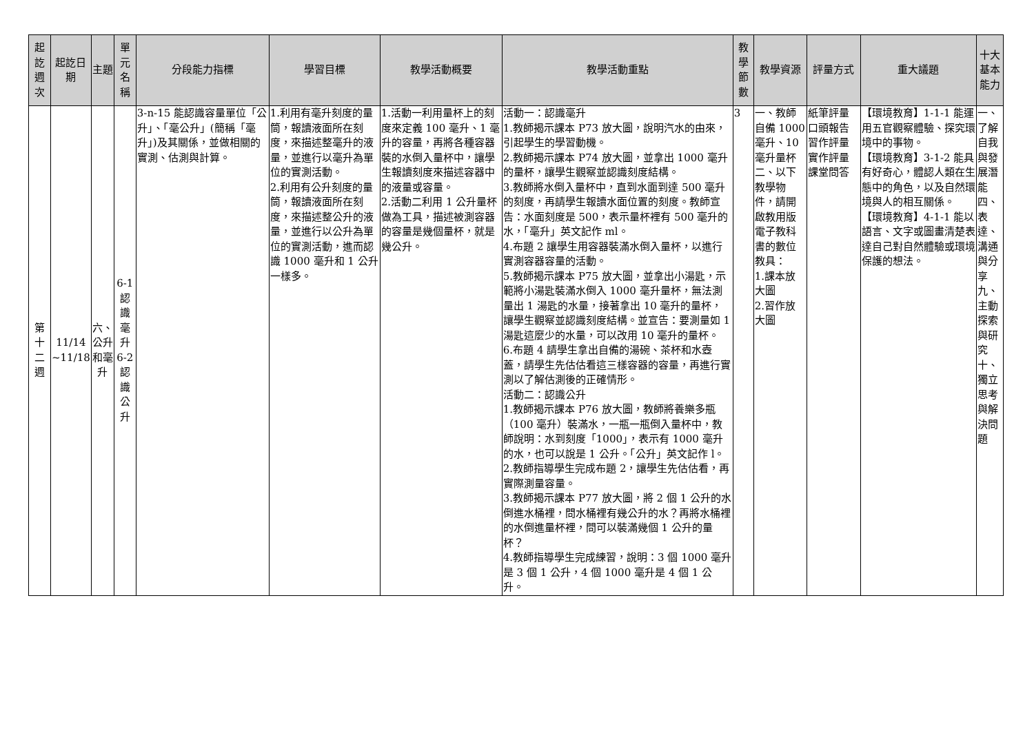| 起訖週次 | 起訖日期 | 主題 | 單元名稱 | 分段能力指標 | 學習目標 | 教學活動概要 | 教學活動重點 | 教學節數 | 教學資源 | 評量方式 | 重大議題 | 十大基本能力 |
| --- | --- | --- | --- | --- | --- | --- | --- | --- | --- | --- | --- | --- |
| 第十二週 | 11/14 ~11/18 | 六、公升和毫升 | 6-1 認識毫升 6-2 認識公升 | 3-n-15 能認識容量單位「公升」、「毫公升」(簡稱「毫升」)及其關係，並做相關的實測、估測與計算。 | 1.利用有毫升刻度的量筒，報讀液面所在刻度，來描述整毫升的液量，並進行以毫升為單位的實測活動。 2.利用有公升刻度的量筒，報讀液面所在刻度，來描述整公升的液量，並進行以公升為單位的實測活動，進而認識 1000 毫升和 1 公升一樣多。 | 1.活動一利用量杯上的刻度來定義 100 毫升、1 毫升的容量，再將各種容器裝的水倒入量杯中，讓學生報讀刻度來描述容器中的液量或容量。 2.活動二利用 1 公升量杯做為工具，描述被測容器的容量是幾個量杯，就是幾公升。 | 活動一：認識毫升 1.教師揭示課本 P73 放大圖，說明汽水的由來，引起學生的學習動機。 2.教師揭示課本 P74 放大圖，並拿出 1000 毫升的量杯，讓學生觀察並認識刻度結構。 3.教師將水倒入量杯中，直到水面到達 500 毫升的刻度，再請學生報讀水面位置的刻度。教師宣告：水面刻度是 500，表示量杯裡有 500 毫升的水，「毫升」英文記作 ml。 4.布題 2 讓學生用容器裝滿水倒入量杯，以進行實測容器容量的活動。 5.教師揭示課本 P75 放大圖，並拿出小湯匙，示範將小湯匙裝滿水倒入 1000 毫升量杯，無法測量出 1 湯匙的水量，接著拿出 10 毫升的量杯，讓學生觀察並認識刻度結構。並宣告：要測量如 1 湯匙這麼少的水量，可以改用 10 毫升的量杯。 6.布題 4 請學生拿出自備的湯碗、茶杯和水壺蓋，請學生先估估看這三樣容器的容量，再進行實測以了解估測後的正確情形。 活動二：認識公升 1.教師揭示課本 P76 放大圖，教師將養樂多瓶（100 毫升）裝滿水，一瓶一瓶倒入量杯中，教師說明：水到刻度「1000」，表示有 1000 毫升的水，也可以說是 1 公升。「公升」英文記作 l。 2.教師指導學生完成布題 2，讓學生先估估看，再實際測量容量。 3.教師揭示課本 P77 放大圖，將 2 個 1 公升的水倒進水桶裡，問水桶裡有幾公升的水？再將水桶裡的水倒進量杯裡，問可以裝滿幾個 1 公升的量杯？ 4.教師指導學生完成練習，說明：3 個 1000 毫升是 3 個 1 公升，4 個 1000 毫升是 4 個 1 公升。 | 3 | 一、教師自備 1000 毫升、10 毫升量杯 二、以下教學物件，請開啟教用版電子教科書的數位教具： 1.課本放大圖 2.習作放大圖 | 紙筆評量 口頭報告 習作評量 實作評量 課堂問答 | 【環境教育】1-1-1 能運用五官觀察體驗、探究環境中的事物。 【環境教育】3-1-2 能具有好奇心，體認人類在生態中的角色，以及自然環境與人的相互關係。 【環境教育】4-1-1 能以語言、文字或圖畫清楚表達自己對自然體驗或環境保護的想法。 | 一、了解自我與發展潛能 四、表達、溝通與分享 九、主動探索與研究 十、獨立思考與解決問題 |